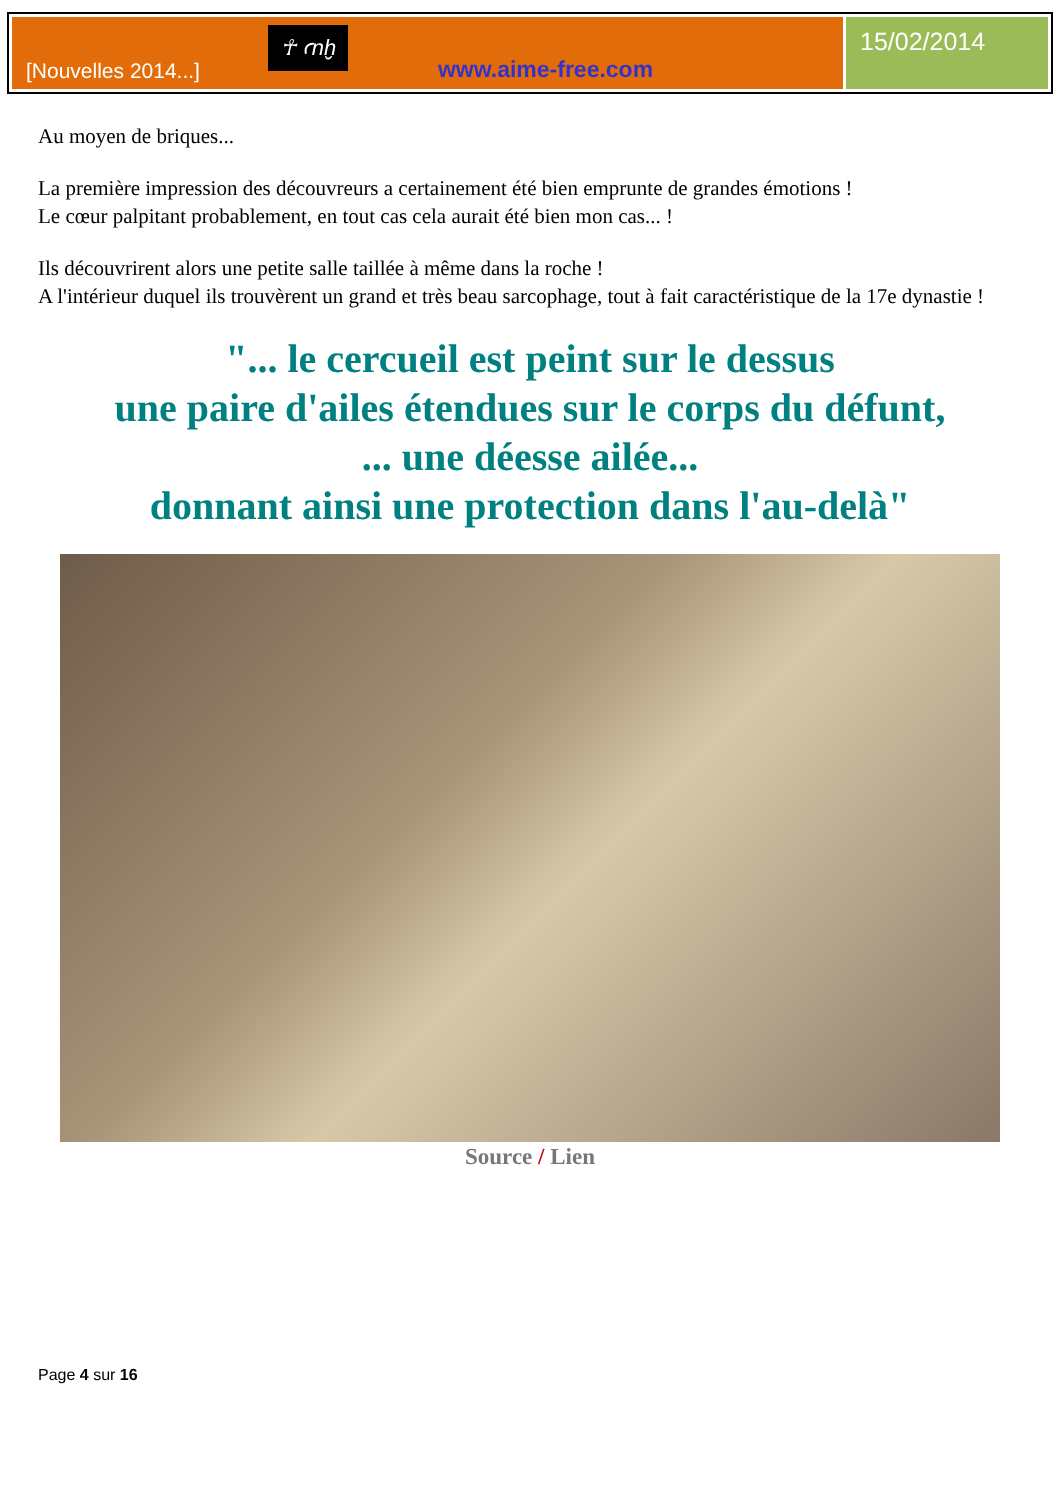[Nouvelles 2014...]
☥ ꜥnḫ
www.aime-free.com
15/02/2014
Au moyen de briques...
La première impression des découvreurs a certainement été bien emprunte de grandes émotions !
Le cœur palpitant probablement, en tout cas cela aurait été bien mon cas... !
Ils découvrirent alors une petite salle taillée à même dans la roche !
A l'intérieur duquel ils trouvèrent un grand et très beau sarcophage, tout à fait caractéristique de la 17e dynastie !
"... le cercueil est peint sur le dessus
une paire d'ailes étendues sur le corps du défunt,
... une déesse ailée...
donnant ainsi une protection dans l'au-delà"
Source / Lien
Page 4 sur 16